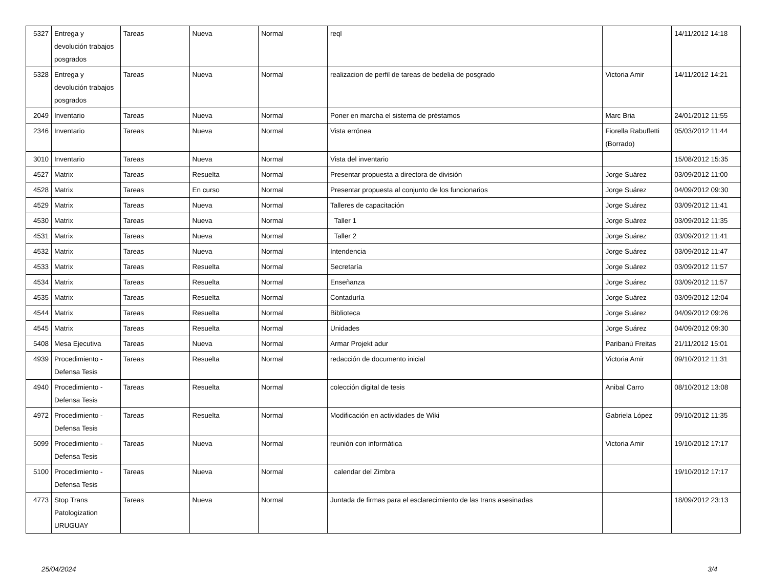| 5327 | Entrega y devolución trabajos posgrados | Tareas | Nueva | Normal | reql | | 14/11/2012 14:18 |
| 5328 | Entrega y devolución trabajos posgrados | Tareas | Nueva | Normal | realizacion de perfil de tareas de bedelia de posgrado | Victoria Amir | 14/11/2012 14:21 |
| 2049 | Inventario | Tareas | Nueva | Normal | Poner en marcha el sistema de préstamos | Marc Bria | 24/01/2012 11:55 |
| 2346 | Inventario | Tareas | Nueva | Normal | Vista errónea | Fiorella Rabuffetti (Borrado) | 05/03/2012 11:44 |
| 3010 | Inventario | Tareas | Nueva | Normal | Vista del inventario | | 15/08/2012 15:35 |
| 4527 | Matrix | Tareas | Resuelta | Normal | Presentar propuesta a directora de división | Jorge Suárez | 03/09/2012 11:00 |
| 4528 | Matrix | Tareas | En curso | Normal | Presentar propuesta al conjunto de los funcionarios | Jorge Suárez | 04/09/2012 09:30 |
| 4529 | Matrix | Tareas | Nueva | Normal | Talleres de capacitación | Jorge Suárez | 03/09/2012 11:41 |
| 4530 | Matrix | Tareas | Nueva | Normal | Taller 1 | Jorge Suárez | 03/09/2012 11:35 |
| 4531 | Matrix | Tareas | Nueva | Normal | Taller 2 | Jorge Suárez | 03/09/2012 11:41 |
| 4532 | Matrix | Tareas | Nueva | Normal | Intendencia | Jorge Suárez | 03/09/2012 11:47 |
| 4533 | Matrix | Tareas | Resuelta | Normal | Secretaría | Jorge Suárez | 03/09/2012 11:57 |
| 4534 | Matrix | Tareas | Resuelta | Normal | Enseñanza | Jorge Suárez | 03/09/2012 11:57 |
| 4535 | Matrix | Tareas | Resuelta | Normal | Contaduría | Jorge Suárez | 03/09/2012 12:04 |
| 4544 | Matrix | Tareas | Resuelta | Normal | Biblioteca | Jorge Suárez | 04/09/2012 09:26 |
| 4545 | Matrix | Tareas | Resuelta | Normal | Unidades | Jorge Suárez | 04/09/2012 09:30 |
| 5408 | Mesa Ejecutiva | Tareas | Nueva | Normal | Armar Projekt adur | Paribanú Freitas | 21/11/2012 15:01 |
| 4939 | Procedimiento - Defensa Tesis | Tareas | Resuelta | Normal | redacción de documento inicial | Victoria Amir | 09/10/2012 11:31 |
| 4940 | Procedimiento - Defensa Tesis | Tareas | Resuelta | Normal | colección digital de tesis | Anibal Carro | 08/10/2012 13:08 |
| 4972 | Procedimiento - Defensa Tesis | Tareas | Resuelta | Normal | Modificación en actividades de Wiki | Gabriela López | 09/10/2012 11:35 |
| 5099 | Procedimiento - Defensa Tesis | Tareas | Nueva | Normal | reunión con informática | Victoria Amir | 19/10/2012 17:17 |
| 5100 | Procedimiento - Defensa Tesis | Tareas | Nueva | Normal | calendar del Zimbra | | 19/10/2012 17:17 |
| 4773 | Stop Trans Patologization URUGUAY | Tareas | Nueva | Normal | Juntada de firmas para el esclarecimiento de las trans asesinadas | | 18/09/2012 23:13 |
25/04/2024 3/4